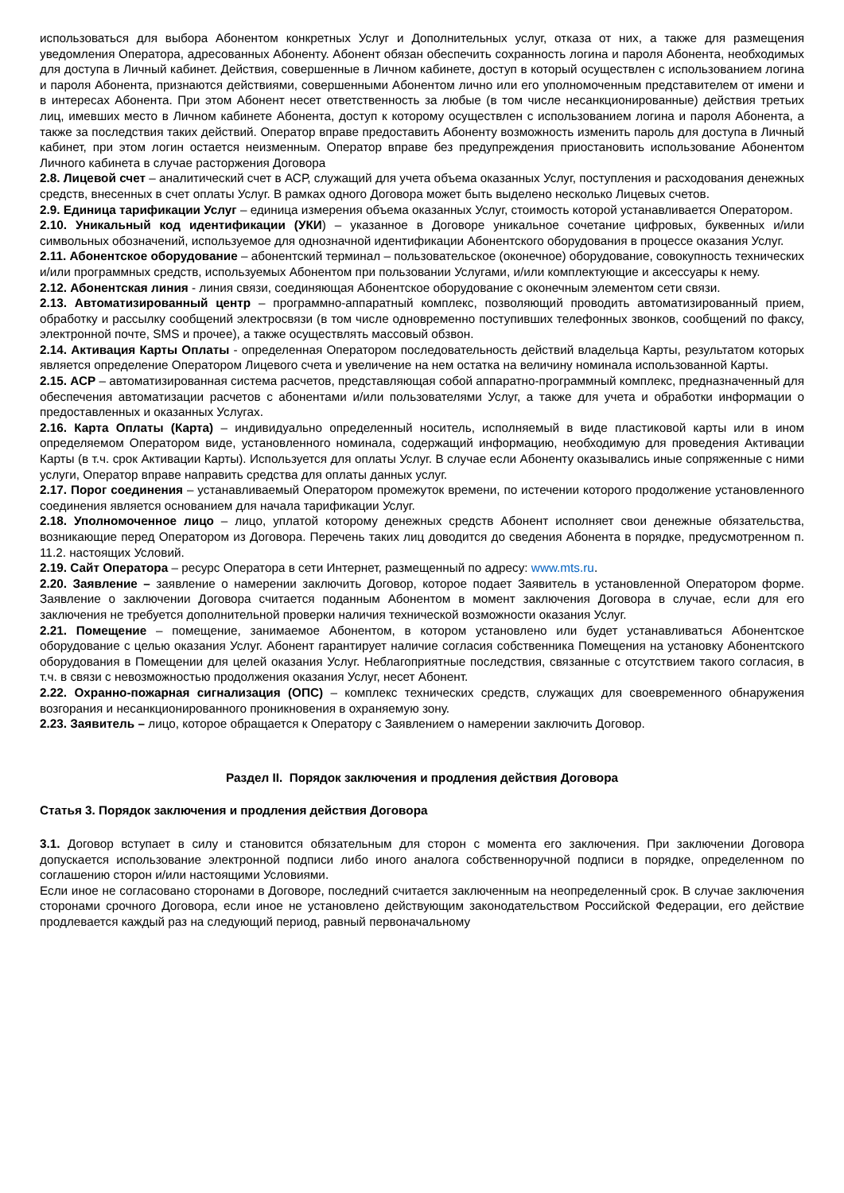использоваться для выбора Абонентом конкретных Услуг и Дополнительных услуг, отказа от них, а также для размещения уведомления Оператора, адресованных Абоненту. Абонент обязан обеспечить сохранность логина и пароля Абонента, необходимых для доступа в Личный кабинет. Действия, совершенные в Личном кабинете, доступ в который осуществлен с использованием логина и пароля Абонента, признаются действиями, совершенными Абонентом лично или его уполномоченным представителем от имени и в интересах Абонента. При этом Абонент несет ответственность за любые (в том числе несанкционированные) действия третьих лиц, имевших место в Личном кабинете Абонента, доступ к которому осуществлен с использованием логина и пароля Абонента, а также за последствия таких действий. Оператор вправе предоставить Абоненту возможность изменить пароль для доступа в Личный кабинет, при этом логин остается неизменным. Оператор вправе без предупреждения приостановить использование Абонентом Личного кабинета в случае расторжения Договора
2.8. Лицевой счет – аналитический счет в АСР, служащий для учета объема оказанных Услуг, поступления и расходования денежных средств, внесенных в счет оплаты Услуг. В рамках одного Договора может быть выделено несколько Лицевых счетов.
2.9. Единица тарификации Услуг – единица измерения объема оказанных Услуг, стоимость которой устанавливается Оператором.
2.10. Уникальный код идентификации (УКИ) – указанное в Договоре уникальное сочетание цифровых, буквенных и/или символьных обозначений, используемое для однозначной идентификации Абонентского оборудования в процессе оказания Услуг.
2.11. Абонентское оборудование – абонентский терминал – пользовательское (оконечное) оборудование, совокупность технических и/или программных средств, используемых Абонентом при пользовании Услугами, и/или комплектующие и аксессуары к нему.
2.12. Абонентская линия - линия связи, соединяющая Абонентское оборудование с оконечным элементом сети связи.
2.13. Автоматизированный центр – программно-аппаратный комплекс, позволяющий проводить автоматизированный прием, обработку и рассылку сообщений электросвязи (в том числе одновременно поступивших телефонных звонков, сообщений по факсу, электронной почте, SMS и прочее), а также осуществлять массовый обзвон.
2.14. Активация Карты Оплаты - определенная Оператором последовательность действий владельца Карты, результатом которых является определение Оператором Лицевого счета и увеличение на нем остатка на величину номинала использованной Карты.
2.15. АСР – автоматизированная система расчетов, представляющая собой аппаратно-программный комплекс, предназначенный для обеспечения автоматизации расчетов с абонентами и/или пользователями Услуг, а также для учета и обработки информации о предоставленных и оказанных Услугах.
2.16. Карта Оплаты (Карта) – индивидуально определенный носитель, исполняемый в виде пластиковой карты или в ином определяемом Оператором виде, установленного номинала, содержащий информацию, необходимую для проведения Активации Карты (в т.ч. срок Активации Карты). Используется для оплаты Услуг. В случае если Абоненту оказывались иные сопряженные с ними услуги, Оператор вправе направить средства для оплаты данных услуг.
2.17. Порог соединения – устанавливаемый Оператором промежуток времени, по истечении которого продолжение установленного соединения является основанием для начала тарификации Услуг.
2.18. Уполномоченное лицо – лицо, уплатой которому денежных средств Абонент исполняет свои денежные обязательства, возникающие перед Оператором из Договора. Перечень таких лиц доводится до сведения Абонента в порядке, предусмотренном п. 11.2. настоящих Условий.
2.19. Сайт Оператора – ресурс Оператора в сети Интернет, размещенный по адресу: www.mts.ru.
2.20. Заявление – заявление о намерении заключить Договор, которое подает Заявитель в установленной Оператором форме. Заявление о заключении Договора считается поданным Абонентом в момент заключения Договора в случае, если для его заключения не требуется дополнительной проверки наличия технической возможности оказания Услуг.
2.21. Помещение – помещение, занимаемое Абонентом, в котором установлено или будет устанавливаться Абонентское оборудование с целью оказания Услуг. Абонент гарантирует наличие согласия собственника Помещения на установку Абонентского оборудования в Помещении для целей оказания Услуг. Неблагоприятные последствия, связанные с отсутствием такого согласия, в т.ч. в связи с невозможностью продолжения оказания Услуг, несет Абонент.
2.22. Охранно-пожарная сигнализация (ОПС) – комплекс технических средств, служащих для своевременного обнаружения возгорания и несанкционированного проникновения в охраняемую зону.
2.23. Заявитель – лицо, которое обращается к Оператору с Заявлением о намерении заключить Договор.
Раздел II. Порядок заключения и продления действия Договора
Статья 3. Порядок заключения и продления действия Договора
3.1. Договор вступает в силу и становится обязательным для сторон с момента его заключения. При заключении Договора допускается использование электронной подписи либо иного аналога собственноручной подписи в порядке, определенном по соглашению сторон и/или настоящими Условиями.
Если иное не согласовано сторонами в Договоре, последний считается заключенным на неопределенный срок. В случае заключения сторонами срочного Договора, если иное не установлено действующим законодательством Российской Федерации, его действие продлевается каждый раз на следующий период, равный первоначальному